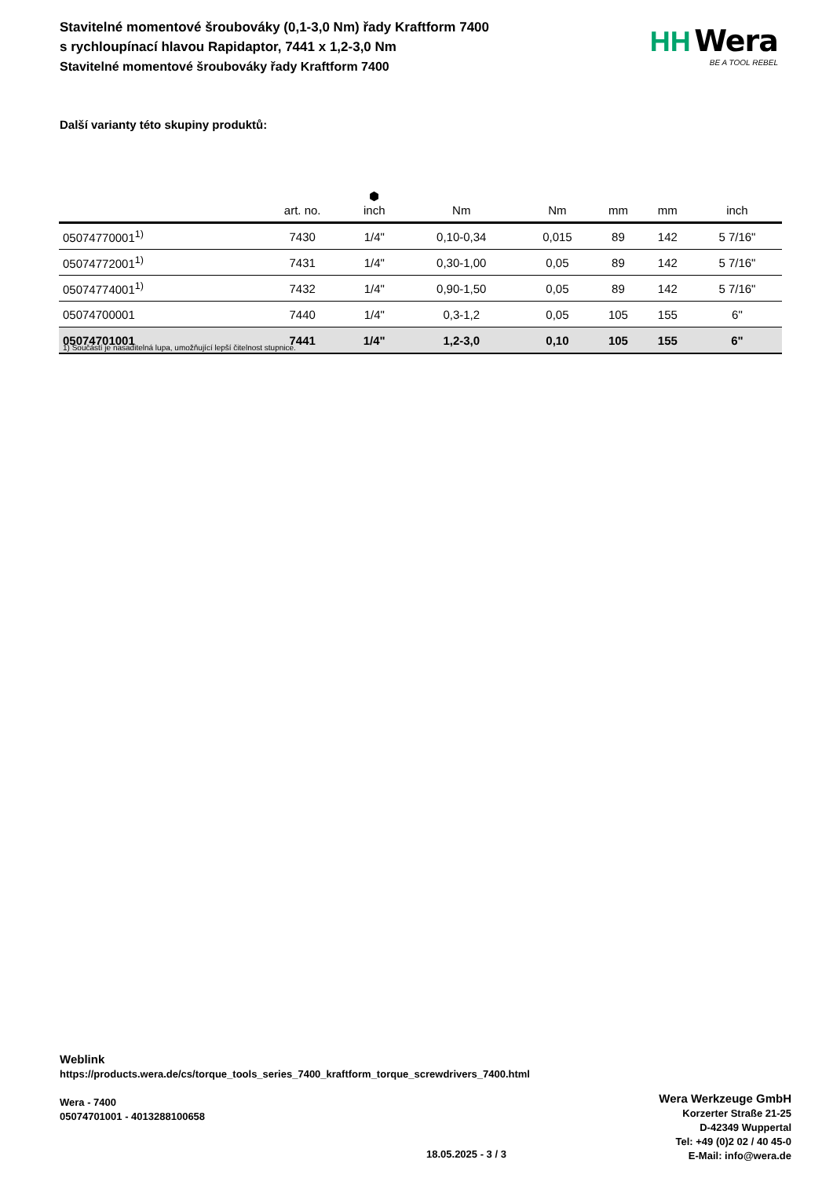Stavitelné momentové šroubováky (0,1-3,0 Nm) řady Kraftform 7400 s rychloupínací hlavou Rapidaptor, 7441 x 1,2-3,0 Nm
Stavitelné momentové šroubováky řady Kraftform 7400
HH Wera
BE A TOOL REBEL
Další varianty této skupiny produktů:
| | art. no. | ⬢ inch | Nm | Nm | mm | mm | inch |
| --- | --- | --- | --- | --- | --- | --- | --- |
| 05074770001<sup>1)</sup> | 7430 | 1/4" | 0,10-0,34 | 0,015 | 89 | 142 | 5 7/16" |
| 05074772001<sup>1)</sup> | 7431 | 1/4" | 0,30-1,00 | 0,05 | 89 | 142 | 5 7/16" |
| 05074774001<sup>1)</sup> | 7432 | 1/4" | 0,90-1,50 | 0,05 | 89 | 142 | 5 7/16" |
| 05074700001 | 7440 | 1/4" | 0,3-1,2 | 0,05 | 105 | 155 | 6" |
| 05074701001 | 7441 | 1/4" | 1,2-3,0 | 0,10 | 105 | 155 | 6" |
1) Součástí je nasaditelná lupa, umožňující lepší čitelnost stupnice.
Weblink
https://products.wera.de/cs/torque_tools_series_7400_kraftform_torque_screwdrivers_7400.html
Wera - 7400
05074701001 - 4013288100658
Wera Werkzeuge GmbH
Korzerter Straße 21-25
D-42349 Wuppertal
Tel: +49 (0)2 02 / 40 45-0
E-Mail: info@wera.de
18.05.2025 - 3 / 3